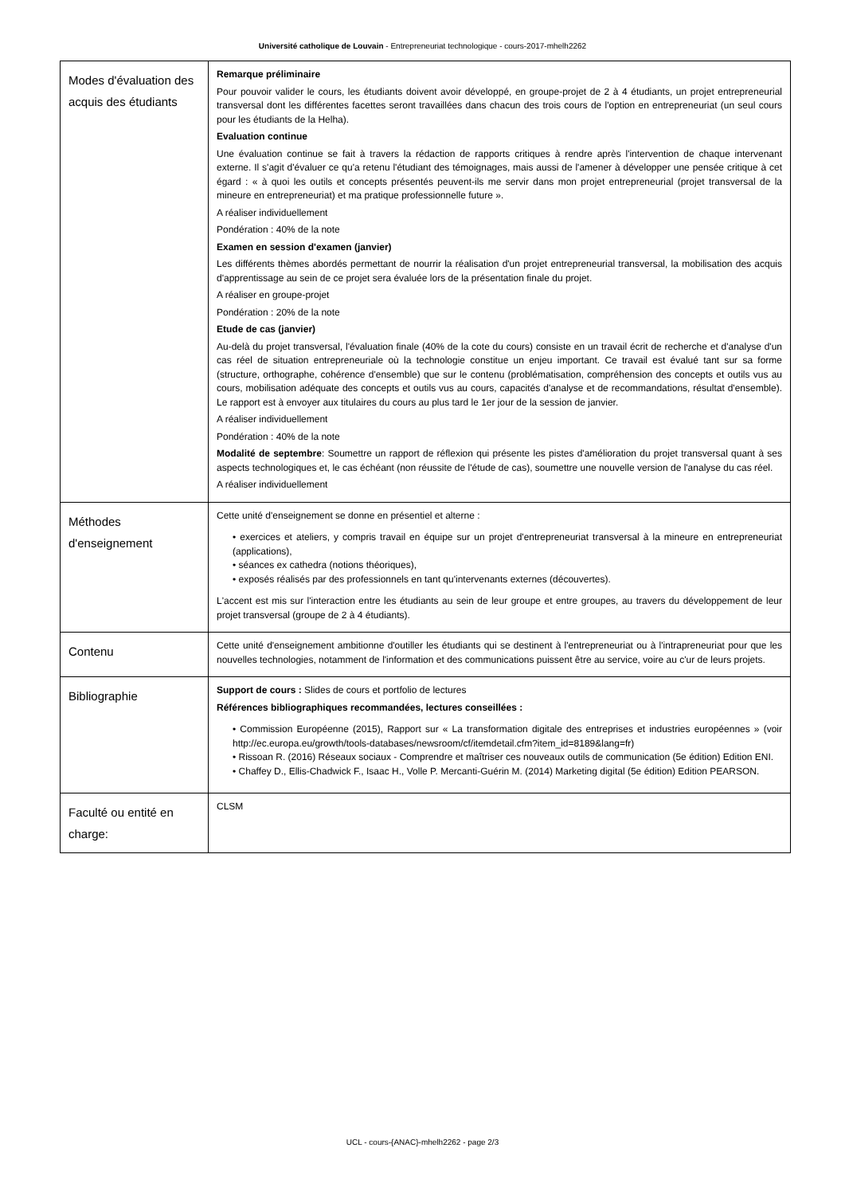Université catholique de Louvain - Entrepreneuriat technologique - cours-2017-mhelh2262
| Modes d'évaluation des acquis des étudiants | Remarque préliminaire Pour pouvoir valider le cours, les étudiants doivent avoir développé, en groupe-projet de 2 à 4 étudiants, un projet entrepreneurial transversal dont les différentes facettes seront travaillées dans chacun des trois cours de l'option en entrepreneuriat (un seul cours pour les étudiants de la Helha). Evaluation continue Une évaluation continue se fait à travers la rédaction de rapports critiques à rendre après l'intervention de chaque intervenant externe. Il s'agit d'évaluer ce qu'a retenu l'étudiant des témoignages, mais aussi de l'amener à développer une pensée critique à cet égard : « à quoi les outils et concepts présentés peuvent-ils me servir dans mon projet entrepreneurial (projet transversal de la mineure en entrepreneuriat) et ma pratique professionnelle future ». A réaliser individuellement Pondération : 40% de la note Examen en session d'examen (janvier) Les différents thèmes abordés permettant de nourrir la réalisation d'un projet entrepreneurial transversal, la mobilisation des acquis d'apprentissage au sein de ce projet sera évaluée lors de la présentation finale du projet. A réaliser en groupe-projet Pondération : 20% de la note Etude de cas (janvier) Au-delà du projet transversal, l'évaluation finale (40% de la cote du cours) consiste en un travail écrit de recherche et d'analyse d'un cas réel de situation entrepreneuriale où la technologie constitue un enjeu important. Ce travail est évalué tant sur sa forme (structure, orthographe, cohérence d'ensemble) que sur le contenu (problématisation, compréhension des concepts et outils vus au cours, mobilisation adéquate des concepts et outils vus au cours, capacités d'analyse et de recommandations, résultat d'ensemble). Le rapport est à envoyer aux titulaires du cours au plus tard le 1er jour de la session de janvier. A réaliser individuellement Pondération : 40% de la note Modalité de septembre : Soumettre un rapport de réflexion qui présente les pistes d'amélioration du projet transversal quant à ses aspects technologiques et, le cas échéant (non réussite de l'étude de cas), soumettre une nouvelle version de l'analyse du cas réel. A réaliser individuellement |
| Méthodes d'enseignement | Cette unité d'enseignement se donne en présentiel et alterne : • exercices et ateliers, y compris travail en équipe sur un projet d'entrepreneuriat transversal à la mineure en entrepreneuriat (applications), • séances ex cathedra (notions théoriques), • exposés réalisés par des professionnels en tant qu'intervenants externes (découvertes). L'accent est mis sur l'interaction entre les étudiants au sein de leur groupe et entre groupes, au travers du développement de leur projet transversal (groupe de 2 à 4 étudiants). |
| Contenu | Cette unité d'enseignement ambitionne d'outiller les étudiants qui se destinent à l'entrepreneuriat ou à l'intrapreneuriat pour que les nouvelles technologies, notamment de l'information et des communications puissent être au service, voire au c'ur de leurs projets. |
| Bibliographie | Support de cours : Slides de cours et portfolio de lectures Références bibliographiques recommandées, lectures conseillées : • Commission Européenne (2015), Rapport sur « La transformation digitale des entreprises et industries européennes » (voir http://ec.europa.eu/growth/tools-databases/newsroom/cf/itemdetail.cfm?item_id=8189&lang=fr) • Rissoan R. (2016) Réseaux sociaux - Comprendre et maîtriser ces nouveaux outils de communication (5e édition) Edition ENI. • Chaffey D., Ellis-Chadwick F., Isaac H., Volle P. Mercanti-Guérin M. (2014) Marketing digital (5e édition) Edition PEARSON. |
| Faculté ou entité en charge: | CLSM |
UCL - cours-{ANAC}-mhelh2262 - page 2/3